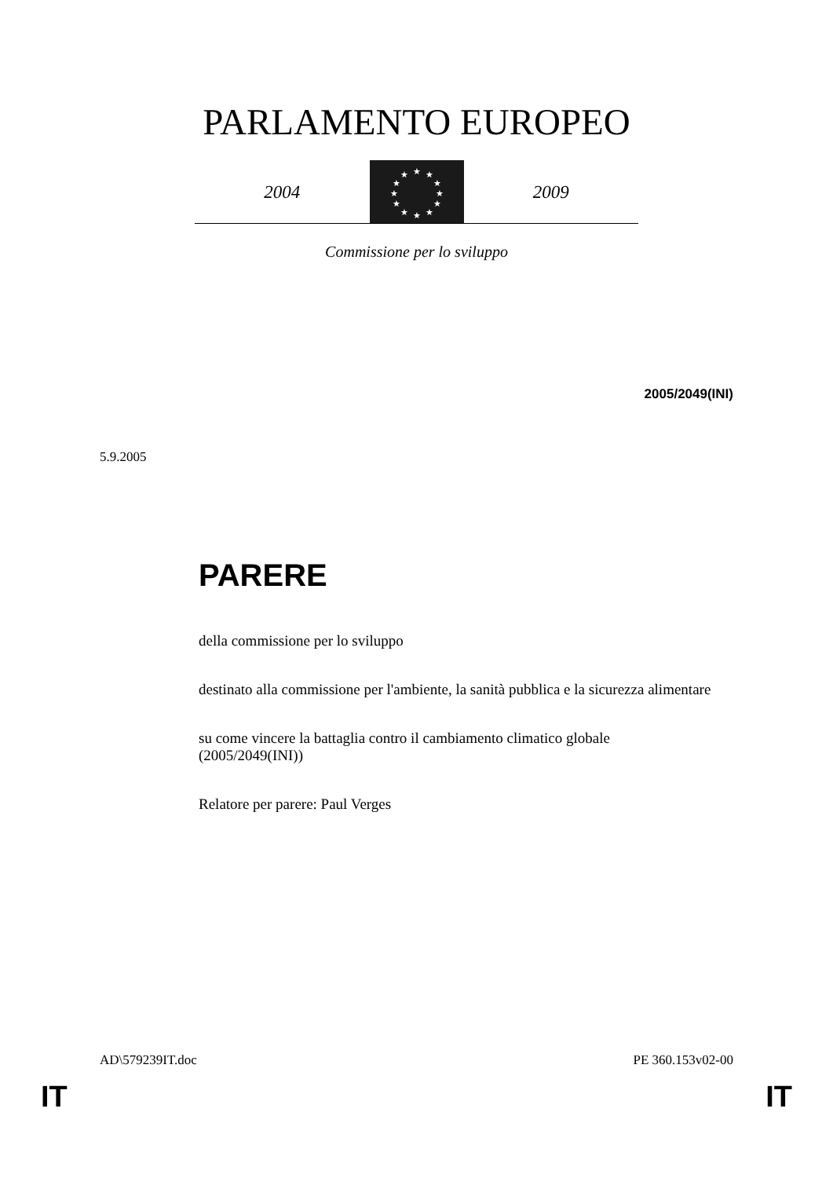PARLAMENTO EUROPEO
2004
★
★
★
★
★
★
★
★
★
★
★
★
2009
Commissione per lo sviluppo
2005/2049(INI)
5.9.2005
PARERE
della commissione per lo sviluppo
destinato alla commissione per l'ambiente, la sanità pubblica e la sicurezza alimentare
su come vincere la battaglia contro il cambiamento climatico globale
(2005/2049(INI))
Relatore per parere: Paul Verges
AD\579239IT.doc PE 360.153v02-00
IT IT